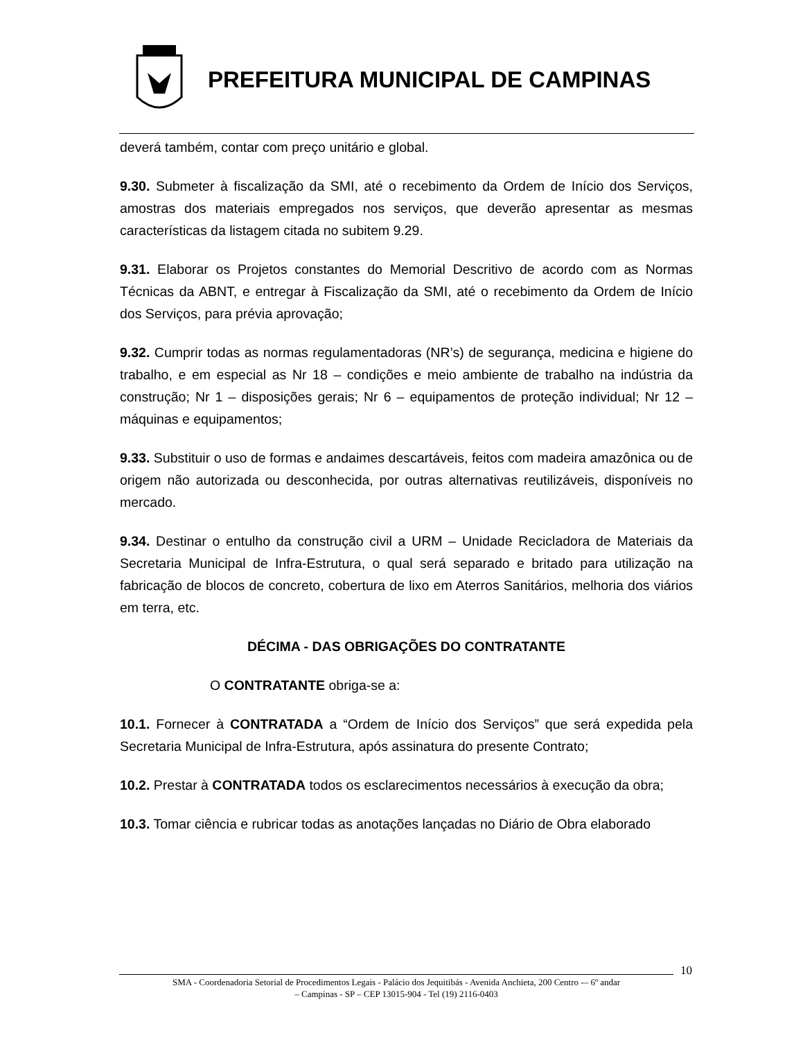PREFEITURA MUNICIPAL DE CAMPINAS
deverá também, contar com preço unitário e global.
9.30. Submeter à fiscalização da SMI, até o recebimento da Ordem de Início dos Serviços, amostras dos materiais empregados nos serviços, que deverão apresentar as mesmas características da listagem citada no subitem 9.29.
9.31. Elaborar os Projetos constantes do Memorial Descritivo de acordo com as Normas Técnicas da ABNT, e entregar à Fiscalização da SMI, até o recebimento da Ordem de Início dos Serviços, para prévia aprovação;
9.32. Cumprir todas as normas regulamentadoras (NR’s) de segurança, medicina e higiene do trabalho, e em especial as Nr 18 – condições e meio ambiente de trabalho na indústria da construção; Nr 1 – disposições gerais; Nr 6 – equipamentos de proteção individual; Nr 12 – máquinas e equipamentos;
9.33. Substituir o uso de formas e andaimes descartáveis, feitos com madeira amazônica ou de origem não autorizada ou desconhecida, por outras alternativas reutilizáveis, disponíveis no mercado.
9.34. Destinar o entulho da construção civil a URM – Unidade Recicladora de Materiais da Secretaria Municipal de Infra-Estrutura, o qual será separado e britado para utilização na fabricação de blocos de concreto, cobertura de lixo em Aterros Sanitários, melhoria dos viários em terra, etc.
DÉCIMA - DAS OBRIGAÇÕES DO CONTRATANTE
O CONTRATANTE obriga-se a:
10.1. Fornecer à CONTRATADA a “Ordem de Início dos Serviços” que será expedida pela Secretaria Municipal de Infra-Estrutura, após assinatura do presente Contrato;
10.2. Prestar à CONTRATADA todos os esclarecimentos necessários à execução da obra;
10.3. Tomar ciência e rubricar todas as anotações lançadas no Diário de Obra elaborado
10
SMA - Coordenadoria Setorial de Procedimentos Legais - Palácio dos Jequitibás - Avenida Anchieta, 200 Centro -– 6º andar
– Campinas - SP – CEP 13015-904 - Tel (19) 2116-0403